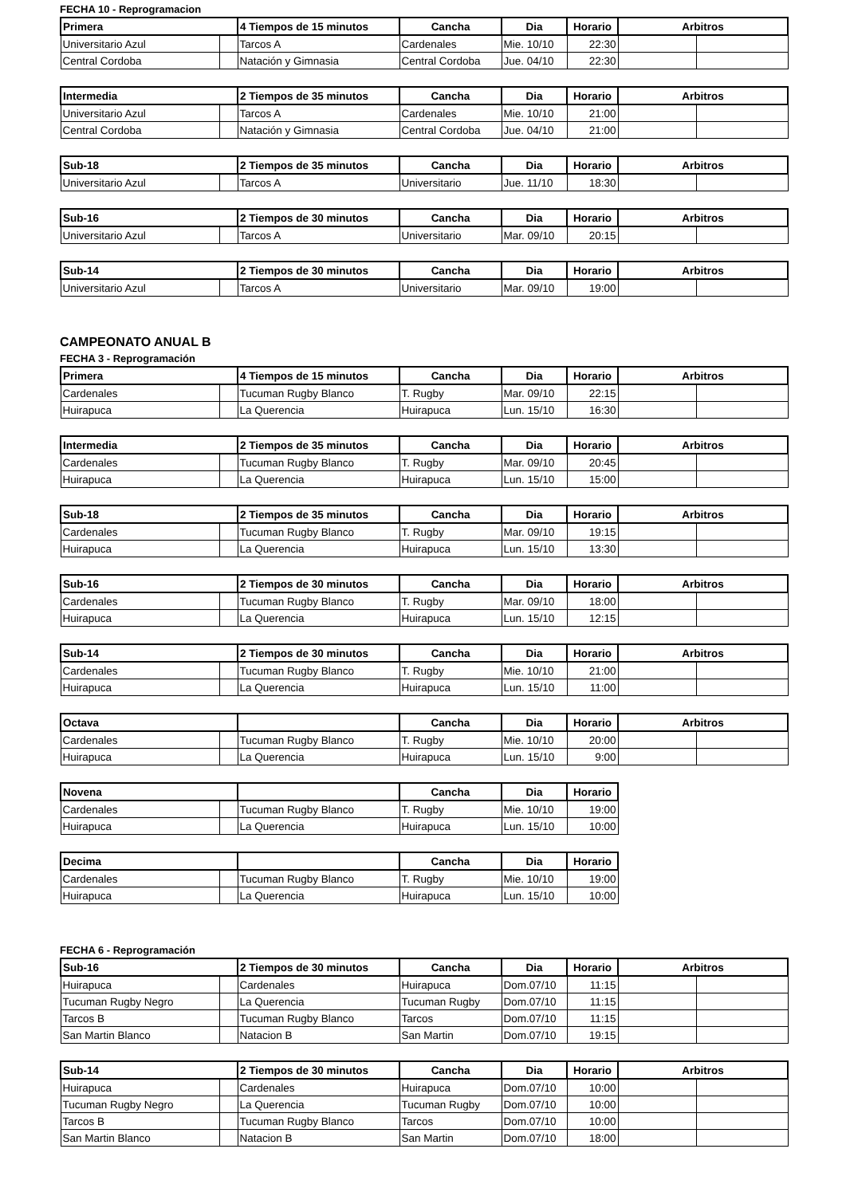FECHA 10 - Reprogramacion
| Primera | | 4 Tiempos de 15 minutos | Cancha | Dia | Horario | Arbitros | |
| --- | --- | --- | --- | --- | --- | --- | --- |
| Universitario Azul | | Tarcos A | Cardenales | Mie. 10/10 | 22:30 | | |
| Central Cordoba | | Natación y Gimnasia | Central Cordoba | Jue. 04/10 | 22:30 | | |
| Intermedia | | 2 Tiempos de 35 minutos | Cancha | Dia | Horario | Arbitros | |
| --- | --- | --- | --- | --- | --- | --- | --- |
| Universitario Azul | | Tarcos A | Cardenales | Mie. 10/10 | 21:00 | | |
| Central Cordoba | | Natación y Gimnasia | Central Cordoba | Jue. 04/10 | 21:00 | | |
| Sub-18 | | 2 Tiempos de 35 minutos | Cancha | Dia | Horario | Arbitros | |
| --- | --- | --- | --- | --- | --- | --- | --- |
| Universitario Azul | | Tarcos A | Universitario | Jue. 11/10 | 18:30 | | |
| Sub-16 | | 2 Tiempos de 30 minutos | Cancha | Dia | Horario | Arbitros | |
| --- | --- | --- | --- | --- | --- | --- | --- |
| Universitario Azul | | Tarcos A | Universitario | Mar. 09/10 | 20:15 | | |
| Sub-14 | | 2 Tiempos de 30 minutos | Cancha | Dia | Horario | Arbitros | |
| --- | --- | --- | --- | --- | --- | --- | --- |
| Universitario Azul | | Tarcos A | Universitario | Mar. 09/10 | 19:00 | | |
CAMPEONATO ANUAL B
FECHA 3 - Reprogramación
| Primera | | 4 Tiempos de 15 minutos | Cancha | Dia | Horario | Arbitros | |
| --- | --- | --- | --- | --- | --- | --- | --- |
| Cardenales | | Tucuman Rugby Blanco | T. Rugby | Mar. 09/10 | 22:15 | | |
| Huirapuca | | La Querencia | Huirapuca | Lun. 15/10 | 16:30 | | |
| Intermedia | | 2 Tiempos de 35 minutos | Cancha | Dia | Horario | Arbitros | |
| --- | --- | --- | --- | --- | --- | --- | --- |
| Cardenales | | Tucuman Rugby Blanco | T. Rugby | Mar. 09/10 | 20:45 | | |
| Huirapuca | | La Querencia | Huirapuca | Lun. 15/10 | 15:00 | | |
| Sub-18 | | 2 Tiempos de 35 minutos | Cancha | Dia | Horario | Arbitros | |
| --- | --- | --- | --- | --- | --- | --- | --- |
| Cardenales | | Tucuman Rugby Blanco | T. Rugby | Mar. 09/10 | 19:15 | | |
| Huirapuca | | La Querencia | Huirapuca | Lun. 15/10 | 13:30 | | |
| Sub-16 | | 2 Tiempos de 30 minutos | Cancha | Dia | Horario | Arbitros | |
| --- | --- | --- | --- | --- | --- | --- | --- |
| Cardenales | | Tucuman Rugby Blanco | T. Rugby | Mar. 09/10 | 18:00 | | |
| Huirapuca | | La Querencia | Huirapuca | Lun. 15/10 | 12:15 | | |
| Sub-14 | | 2 Tiempos de 30 minutos | Cancha | Dia | Horario | Arbitros | |
| --- | --- | --- | --- | --- | --- | --- | --- |
| Cardenales | | Tucuman Rugby Blanco | T. Rugby | Mie. 10/10 | 21:00 | | |
| Huirapuca | | La Querencia | Huirapuca | Lun. 15/10 | 11:00 | | |
| Octava | | | Cancha | Dia | Horario | Arbitros | |
| --- | --- | --- | --- | --- | --- | --- | --- |
| Cardenales | | Tucuman Rugby Blanco | T. Rugby | Mie. 10/10 | 20:00 | | |
| Huirapuca | | La Querencia | Huirapuca | Lun. 15/10 | 9:00 | | |
| Novena | | | Cancha | Dia | Horario |
| --- | --- | --- | --- | --- | --- |
| Cardenales | | Tucuman Rugby Blanco | T. Rugby | Mie. 10/10 | 19:00 |
| Huirapuca | | La Querencia | Huirapuca | Lun. 15/10 | 10:00 |
| Decima | | | Cancha | Dia | Horario |
| --- | --- | --- | --- | --- | --- |
| Cardenales | | Tucuman Rugby Blanco | T. Rugby | Mie. 10/10 | 19:00 |
| Huirapuca | | La Querencia | Huirapuca | Lun. 15/10 | 10:00 |
FECHA 6 - Reprogramación
| Sub-16 | | 2 Tiempos de 30 minutos | Cancha | Dia | Horario | Arbitros | |
| --- | --- | --- | --- | --- | --- | --- | --- |
| Huirapuca | | Cardenales | Huirapuca | Dom.07/10 | 11:15 | | |
| Tucuman Rugby Negro | | La Querencia | Tucuman Rugby | Dom.07/10 | 11:15 | | |
| Tarcos B | | Tucuman Rugby Blanco | Tarcos | Dom.07/10 | 11:15 | | |
| San Martin Blanco | | Natacion B | San Martin | Dom.07/10 | 19:15 | | |
| Sub-14 | | 2 Tiempos de 30 minutos | Cancha | Dia | Horario | Arbitros | |
| --- | --- | --- | --- | --- | --- | --- | --- |
| Huirapuca | | Cardenales | Huirapuca | Dom.07/10 | 10:00 | | |
| Tucuman Rugby Negro | | La Querencia | Tucuman Rugby | Dom.07/10 | 10:00 | | |
| Tarcos B | | Tucuman Rugby Blanco | Tarcos | Dom.07/10 | 10:00 | | |
| San Martin Blanco | | Natacion B | San Martin | Dom.07/10 | 18:00 | | |